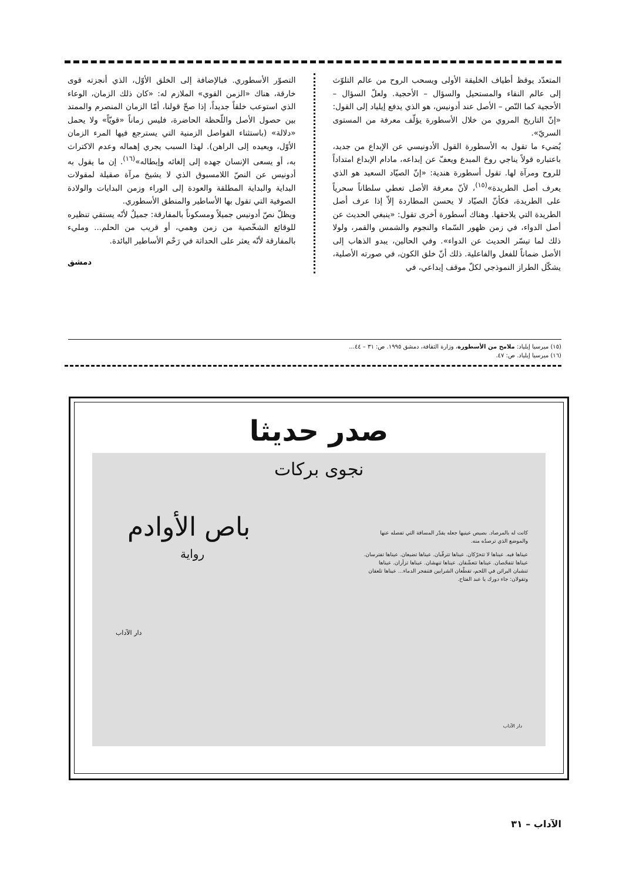المتعدّد يوقظ أطياف الخليقة الأولى ويسحب الروح من عالم التلوّث إلى عالم النقاء والمستحيل والسؤال – الأحجية. ولعلّ السؤال – الأحجية كما النّص – الأصل عند أدونيس، هو الذي يدفع إيلياد إلى القول: «إنّ التاريخ المروي من خلال الأسطورة يؤلّف معرفة من المستوى السريّ».
يُضيء ما تقول به الأسطورة القول الأدونيسي عن الإبداع من جديد، باعتباره قولاً يناجي روحَ المبدع ويعفّ عن إبداعه، مادام الإبداع امتداداً للروح ومرآة لها. تقول أسطورة هندية: «إنّ الصيّاد السعيد هو الذي يعرف أصل الطريدة»<sup>(١٥)</sup>، لأنّ معرفة الأصل تعطي سلطاناً سحرياً على الطريدة، فكأنّ الصيّاد لا يحسن المطاردة إلاّ إذا عرف أصل الطريدة التي يلاحقها. وهناك أسطورة أخرى تقول: «ينبغي الحديث عن أصل الدواء، في زمن ظهور السّماء والنجوم والشمس والقمر، ولولا ذلك لما تيسّر الحديث عن الدواء». وفي الحالين، يبدو الذهاب إلى الأصل ضماناً للفعل والفاعلية. ذلك أنّ خلق الكون، في صورته الأصلية، يشكّل الطراز النموذجي لكلّ موقف إبداعي، في
التصوّر الأسطوري. فبالإضافة إلى الخلق الأوّل، الذي أنجزته قوى خارقة، هناك «الزمن القوي» الملازم له: «كان ذلك الزمان، الوعاء الذي استوعب خلقاً جديداً، إذا صحّ قولنا، أمّا الزمان المنصرم والممتد بين حصول الأصل واللّحظة الحاضرة، فليس زماناً «قويّاً» ولا يحمل «دلالة» (باستثناء الفواصل الزمنية التي يسترجع فيها المرء الزمان الأوّل، ويعيده إلى الراهن). لهذا السبب يجري إهماله وعدم الاكتراث به، أو يسعى الإنسان جهده إلى إلغائه وإبطاله»<sup>(١٦)</sup>. إن ما يقول به أدونيس عن النصّ اللامسبوق الذي لا يشيخ مرآة صقيلة لمقولات البداية والبداية المطلقة والعودة إلى الوراء وزمن البدايات والولادة الصوفية التي تقول بها الأساطير والمنطق الأسطوري.
ويظلّ نصّ أدونيس جميلاً ومسكوناً بالمفارقة: جميلٌ لأنّه يستقي تنظيره للوقائع الشخّصية من زمن وهمي، أو قريب من الحلم... ومليء بالمفارقة لأنّه يعثر على الحداثة في رَحْم الأساطير البائدة.
دمشق
(١٥) ميرسيا إيلياد: ملامح من الأسطورة، وزارة الثقافة، دمشق ١٩٩٥. ص: ٣١ – ٤٤...
(١٦) ميرسيا إيلياد. ص: ٤٧.
صدر حديثا
نجوى بركات
باص الأوادم
رواية
كانت له بالمرصاد. بصيص عينيها جعله يقدّر المسافة التي تفصله عنها والموضع الذي ترصدُه منه.
عيناها فيه. عيناها لا تتحرّكان. عيناها تترقّبان. عيناها تضيعان. عيناها تفترسان. عيناها تتفحّصان. عيناها تتعشّقان. عيناها تنهشان. عيناها تزأران. عيناها تنشبان البراثن في اللحم، تقطّعان الشرايين فتنفجر الدماء... عيناها تلعقان وتقولان: جاء دورك يا عبد الفتاح.
دار الآداب
دار الآداب
الآداب – ٣١